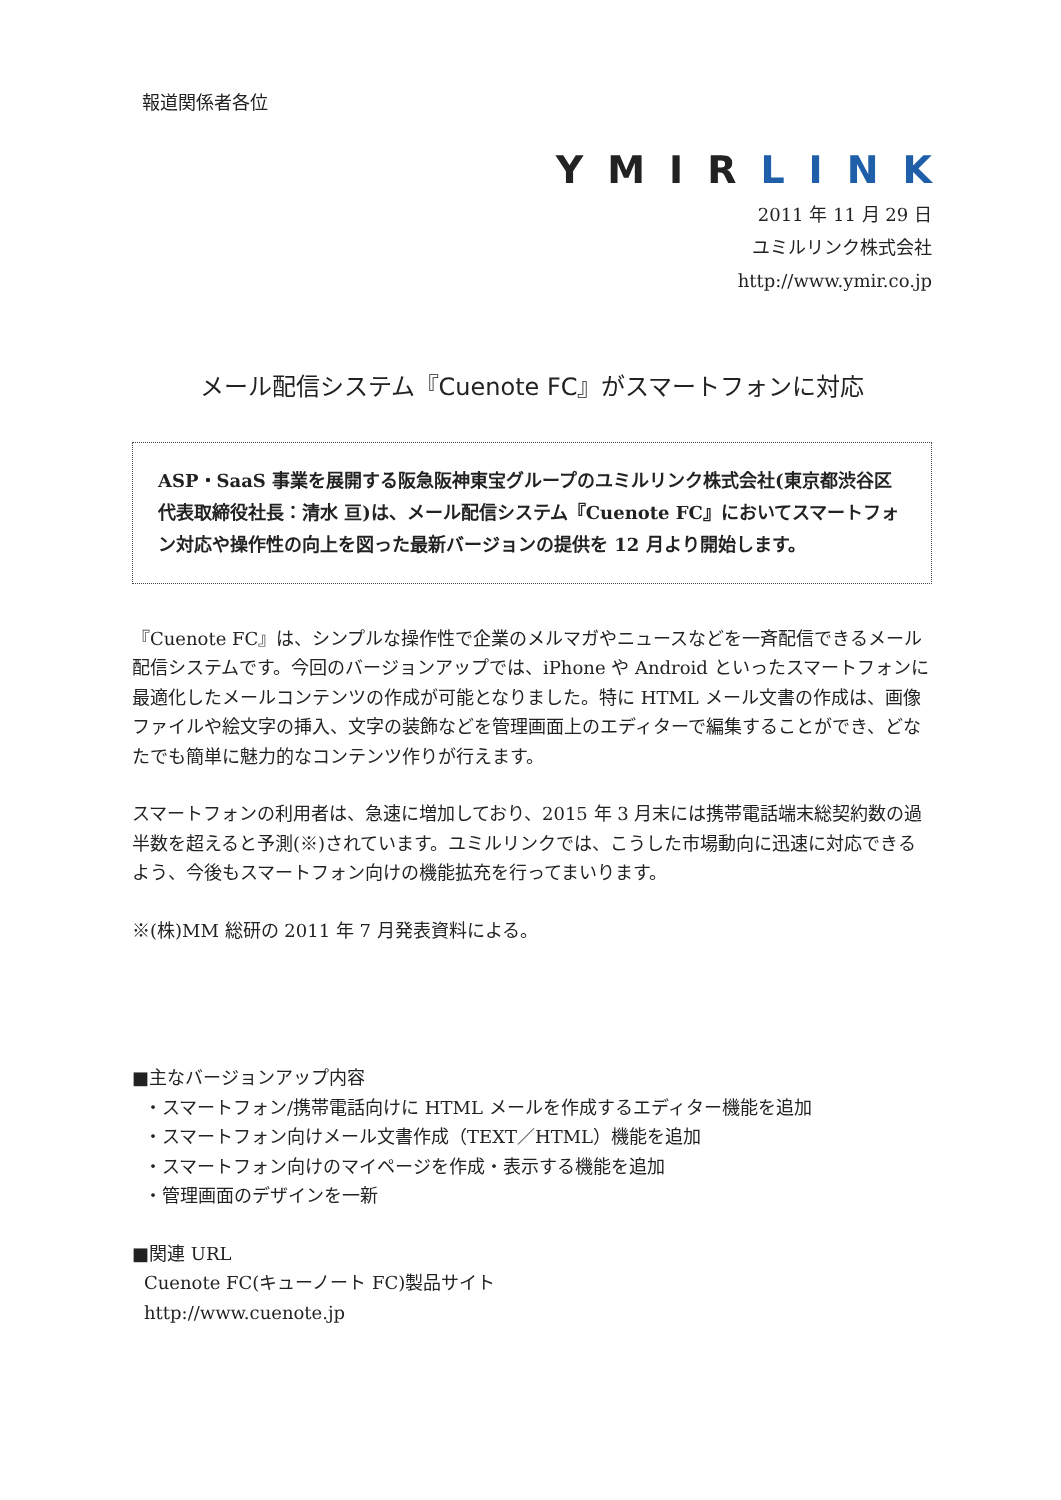報道関係者各位
YMIRLINK
2011 年 11 月 29 日
ユミルリンク株式会社
http://www.ymir.co.jp
メール配信システム『Cuenote FC』がスマートフォンに対応
ASP・SaaS 事業を展開する阪急阪神東宝グループのユミルリンク株式会社(東京都渋谷区 代表取締役社長：清水 亘)は、メール配信システム『Cuenote FC』においてスマートフォン対応や操作性の向上を図った最新バージョンの提供を 12 月より開始します。
『Cuenote FC』は、シンプルな操作性で企業のメルマガやニュースなどを一斉配信できるメール配信システムです。今回のバージョンアップでは、iPhone や Android といったスマートフォンに最適化したメールコンテンツの作成が可能となりました。特に HTML メール文書の作成は、画像ファイルや絵文字の挿入、文字の装飾などを管理画面上のエディターで編集することができ、どなたでも簡単に魅力的なコンテンツ作りが行えます。
スマートフォンの利用者は、急速に増加しており、2015 年 3 月末には携帯電話端末総契約数の過半数を超えると予測(※)されています。ユミルリンクでは、こうした市場動向に迅速に対応できるよう、今後もスマートフォン向けの機能拡充を行ってまいります。
※(株)MM 総研の 2011 年 7 月発表資料による。
■主なバージョンアップ内容
・スマートフォン/携帯電話向けに HTML メールを作成するエディター機能を追加
・スマートフォン向けメール文書作成（TEXT／HTML）機能を追加
・スマートフォン向けのマイページを作成・表示する機能を追加
・管理画面のデザインを一新
■関連 URL
Cuenote FC(キューノート FC)製品サイト
http://www.cuenote.jp